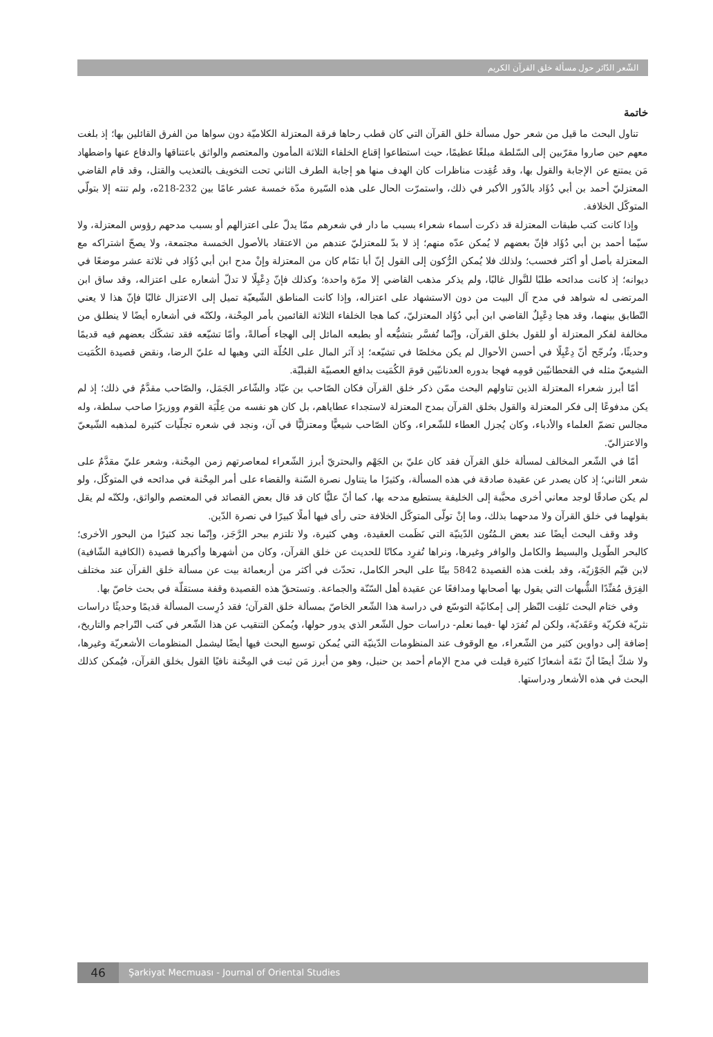الشّعر الدّائر حول مسألة خلق القرآن الكريم
خاتمة
تناول البحث ما قيل من شعر حول مسألة خلق القرآن التي كان قطب رحاها فرقة المعتزلة الكلاميّة دون سواها من الفرق القائلين بها؛ إذ بلغت معهم حين صاروا مقرّبين إلى السّلطة مبلغًا عظيمًا، حيث استطاعوا إقناع الخلفاء الثلاثة المأمون والمعتصم والواثق باعتناقها والدفاع عنها واضطهاد مَن يمتنع عن الإجابة والقول بها، وقد عُقِدت مناظرات كان الهدف منها هو إجابة الطرف الثاني تحت التخويف بالتعذيب والقتل، وقد قام القاضي المعتزليّ أحمد بن أبي دُؤَاد بالدّور الأكبر في ذلك، واستمرّت الحال على هذه السّيرة مدّة خمسة عشر عامًا بين 232-218ه، ولم تنته إلا بتولّي المتوكّل الخلافة.
وإذا كانت كتب طبقات المعتزلة قد ذكرت أسماء شعراء بسبب ما دار في شعرهم ممّا يدلّ على اعتزالهم أو بسبب مدحهم رؤوس المعتزلة، ولا سيّما أحمد بن أبي دُؤَاد فإنّ بعضهم لا يُمكن عدّه منهم؛ إذ لا بدّ للمعتزليّ عندهم من الاعتقاد بالأصول الخمسة مجتمعة، ولا يصحّ اشتراكه مع المعتزلة بأصل أو أكثر فحسب؛ ولذلك فلا يُمكن الرُّكون إلى القول إنّ أبا تمّام كان من المعتزلة وإنْ مدح ابن أبي دُؤَاد في ثلاثة عشر موضعًا في ديوانه؛ إذ كانت مدائحه طلبًا للنَّوال غالبًا، ولم يذكر مذهب القاضي إلا مرّة واحدة؛ وكذلك فإنّ دِعْبِلًا لا تدلّ أشعاره على اعتزاله، وقد ساق ابن المرتضى له شواهد في مدح آل البيت من دون الاستشهاد على اعتزاله، وإذا كانت المناطق الشّيعيّة تميل إلى الاعتزال غالبًا فإنّ هذا لا يعني التّطابق بينهما، وقد هجا دِعْبِلٌ القاضي ابن أبي دُؤَاد المعتزليّ، كما هجا الخلفاء الثلاثة القائمين بأمر المِحْنة، ولكنّه في أشعاره أيضًا لا ينطلق من مخالفة لفكر المعتزلة أو للقول بخلق القرآن، وإنّما تُفسَّر بتشيُّعه أو بطبعه المائل إلى الهجاء أَصالةً، وأمّا تشيّعه فقد تشكّك بعضهم فيه قديمًا وحديثًا، ونُرجّح أنّ دِعْبِلًا في أحسن الأحوال لم يكن مخلصًا في تشيّعه؛ إذ آثر المال على الحُلّة التي وهبها له عليّ الرضا، ونقض قصيدة الكُمَيت الشيعيّ مثله في القحطانيّين قومِه فهجا بدوره العدنانيّين قومَ الكُمَيت بدافع العصبيّة القبليّة.
أمّا أبرز شعراء المعتزلة الذين تناولهم البحث ممّن ذكر خلق القرآن فكان الصّاحب بن عبّاد والشّاعر الجَمَل، والصّاحب مقدَّمٌ في ذلك؛ إذ لم يكن مدفوعًا إلى فكر المعتزلة والقول بخلق القرآن بمدح المعتزلة لاستجداء عطاياهم، بل كان هو نفسه من عِلْيَة القوم ووزيرًا صاحب سلطة، وله مجالس تضمّ العلماء والأدباء، وكان يُجزل العطاء للشّعراء، وكان الصّاحب شيعيًّا ومعتزليًّا في آن، ونجد في شعره تجلّيات كثيرة لمذهبه الشّيعيّ والاعتزاليّ.
أمّا في الشّعر المخالف لمسألة خلق القرآن فقد كان عليّ بن الجَهْم والبحتريّ أبرز الشّعراء لمعاصرتهم زمن المِحْنة، وشعر عليّ مقدَّمٌ على شعر الثاني؛ إذ كان يصدر عن عقيدة صادقة في هذه المسألة، وكثيرًا ما يتناول نصرة السّنة والقضاء على أمر المِحْنة في مدائحه في المتوكّل، ولو لم يكن صادقًا لوجد معاني أخرى محبَّبة إلى الخليفة يستطيع مدحه بها، كما أنّ عليًّا كان قد قال بعض القصائد في المعتصم والواثق، ولكنّه لم يقل بقولهما في خلق القرآن ولا مدحهما بذلك، وما إنْ تولّى المتوكّل الخلافة حتى رأى فيها أملًا كبيرًا في نصرة الدّين.
وقد وقف البحث أيضًا عند بعض الـمُتُون الدّينيّة التي نَظَمت العقيدة، وهي كثيرة، ولا تلتزم ببحر الرَّجَز، وإنّما نجد كثيرًا من البحور الأخرى؛ كالبحر الطّويل والبسيط والكامل والوافر وغيرها، ونراها تُفرِد مكانًا للحديث عن خلق القرآن، وكان من أشهرها وأكبرها قصيدة (الكافية الشّافية) لابن قيّم الجَوْزيّة، وقد بلغت هذه القصيدة 5842 بيتًا على البحر الكامل، تحدّث في أكثر من أربعمائة بيت عن مسألة خلق القرآن عند مختلف الفِرَق مُفنِّدًا الشُّبهات التي يقول بها أصحابها ومدافعًا عن عقيدة أهل السّنّة والجماعة. وتستحقّ هذه القصيدة وقفة مستقلّة في بحث خاصّ بها.
وفي ختام البحث نَلفِت النّظر إلى إمكانيّة التوسّع في دراسة هذا الشّعر الخاصّ بمسألة خلق القرآن؛ فقد دُرِست المسألة قديمًا وحديثًا دراسات نثريّة فكريّة وعَقَديّة، ولكن لم تُفرَد لها -فيما نعلم- دراسات حول الشّعر الذي يدور حولها، ويُمكن التنقيب عن هذا الشّعر في كتب التّراجم والتاريخ، إضافة إلى دواوين كثير من الشّعراء، مع الوقوف عند المنظومات الدّينيّة التي يُمكن توسيع البحث فيها أيضًا ليشمل المنظومات الأشعريّة وغيرها، ولا شكّ أيضًا أنّ ثمّة أشعارًا كثيرة قيلت في مدح الإمام أحمد بن حنبل، وهو من أبرز مَن ثبت في المِحْنة نافيًا القول بخلق القرآن، فيُمكن كذلك البحث في هذه الأشعار ودراستها.
46
Şarkiyat Mecmuası - Journal of Oriental Studies